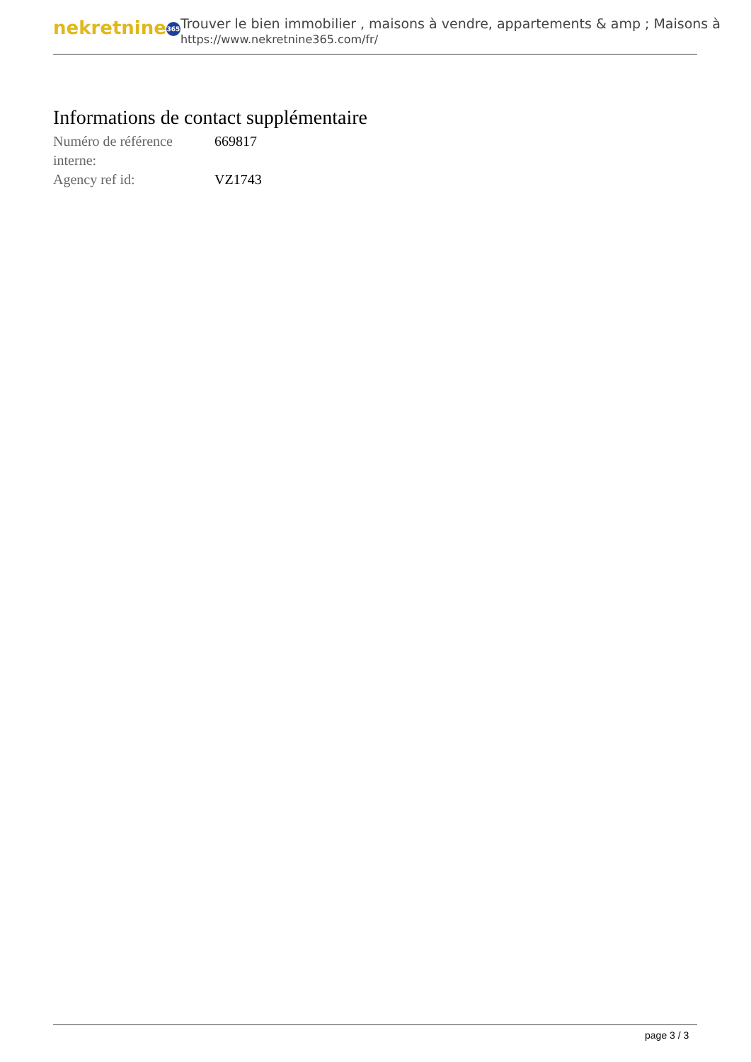nekretnine 365
Trouver le bien immobilier , maisons à vendre, appartements & amp ; Maisons à
https://www.nekretnine365.com/fr/
Informations de contact supplémentaire
| Numéro de référence interne: | 669817 |
| Agency ref id: | VZ1743 |
page 3 / 3